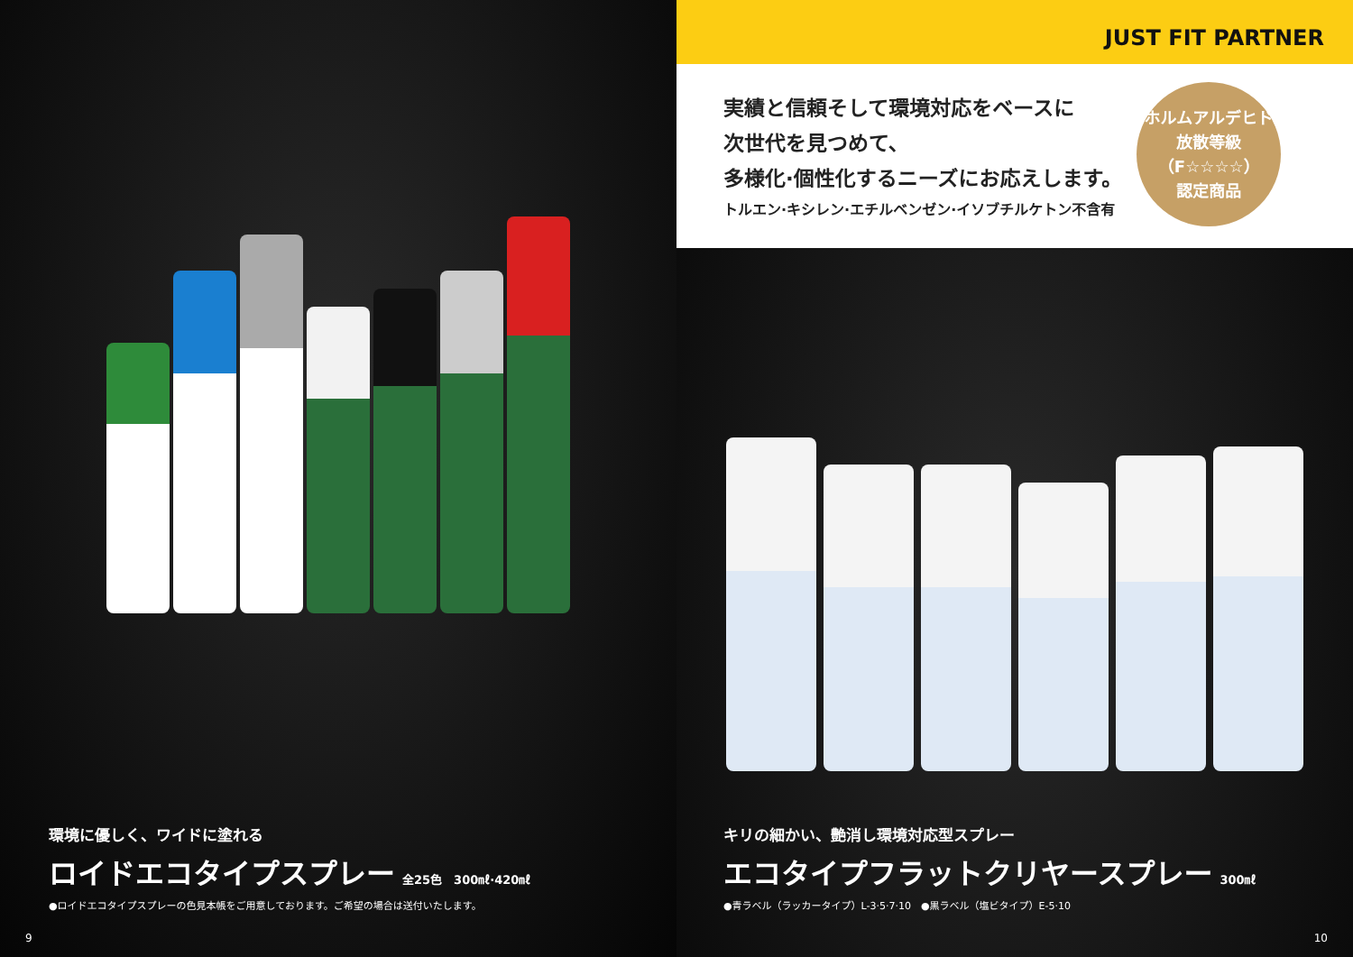環境に優しく、ワイドに塗れる
ロイドエコタイプスプレー 全25色　300㎖·420㎖
●ロイドエコタイプスプレーの色見本帳をご用意しております。ご希望の場合は送付いたします。
9
JUST FIT PARTNER
実績と信頼そして環境対応をベースに
次世代を見つめて、
多様化·個性化するニーズにお応えします。
トルエン·キシレン·エチルベンゼン·イソブチルケトン不含有
ホルムアルデヒド
放散等級
（F☆☆☆☆）
認定商品
キリの細かい、艶消し環境対応型スプレー
エコタイプフラットクリヤースプレー 300㎖
●青ラベル（ラッカータイプ）L-3·5·7·10　●黒ラベル（塩ビタイプ）E-5·10
10